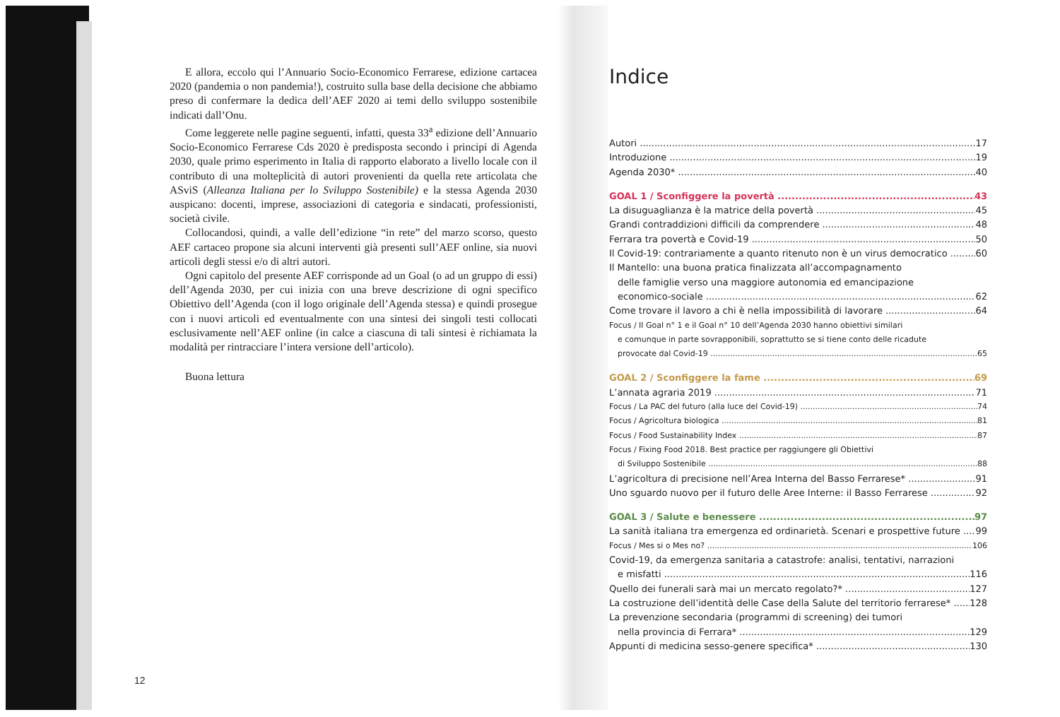E allora, eccolo qui l’Annuario Socio-Economico Ferrarese, edizione cartacea 2020 (pandemia o non pandemia!), costruito sulla base della decisione che abbiamo preso di confermare la dedica dell’AEF 2020 ai temi dello sviluppo sostenibile indicati dall’Onu.
Come leggerete nelle pagine seguenti, infatti, questa 33<sup>a</sup> edizione dell’Annuario Socio-Economico Ferrarese Cds 2020 è predisposta secondo i principi di Agenda 2030, quale primo esperimento in Italia di rapporto elaborato a livello locale con il contributo di una molteplicità di autori provenienti da quella rete articolata che ASviS (Alleanza Italiana per lo Sviluppo Sostenibile) e la stessa Agenda 2030 auspicano: docenti, imprese, associazioni di categoria e sindacati, professionisti, società civile.
Collocandosi, quindi, a valle dell’edizione “in rete” del marzo scorso, questo AEF cartaceo propone sia alcuni interventi già presenti sull’AEF online, sia nuovi articoli degli stessi e/o di altri autori.
Ogni capitolo del presente AEF corrisponde ad un Goal (o ad un gruppo di essi) dell’Agenda 2030, per cui inizia con una breve descrizione di ogni specifico Obiettivo dell’Agenda (con il logo originale dell’Agenda stessa) e quindi prosegue con i nuovi articoli ed eventualmente con una sintesi dei singoli testi collocati esclusivamente nell’AEF online (in calce a ciascuna di tali sintesi è richiamata la modalità per rintracciare l’intera versione dell’articolo).
Buona lettura
12
Indice
Autori 17
Introduzione 19
Agenda 2030* 40
GOAL 1 / Sconfiggere la povertà 43
La disuguaglianza è la matrice della povertà 45
Grandi contraddizioni difficili da comprendere 48
Ferrara tra povertà e Covid-19 50
Il Covid-19: contrariamente a quanto ritenuto non è un virus democratico 60
Il Mantello: una buona pratica finalizzata all’accompagnamento
delle famiglie verso una maggiore autonomia ed emancipazione
economico-sociale 62
Come trovare il lavoro a chi è nella impossibilità di lavorare 64
Focus / Il Goal n° 1 e il Goal n° 10 dell’Agenda 2030 hanno obiettivi similari
e comunque in parte sovrapponibili, soprattutto se si tiene conto delle ricadute
provocate dal Covid-19 65
GOAL 2 / Sconfiggere la fame 69
L’annata agraria 2019 71
Focus / La PAC del futuro (alla luce del Covid-19) 74
Focus / Agricoltura biologica 81
Focus / Food Sustainability Index 87
Focus / Fixing Food 2018. Best practice per raggiungere gli Obiettivi
di Sviluppo Sostenibile 88
L’agricoltura di precisione nell’Area Interna del Basso Ferrarese* 91
Uno sguardo nuovo per il futuro delle Aree Interne: il Basso Ferrarese 92
GOAL 3 / Salute e benessere 97
La sanità italiana tra emergenza ed ordinarietà. Scenari e prospettive future 99
Focus / Mes si o Mes no? 106
Covid-19, da emergenza sanitaria a catastrofe: analisi, tentativi, narrazioni
e misfatti 116
Quello dei funerali sarà mai un mercato regolato?* 127
La costruzione dell’identità delle Case della Salute del territorio ferrarese* 128
La prevenzione secondaria (programmi di screening) dei tumori
nella provincia di Ferrara* 129
Appunti di medicina sesso-genere specifica* 130